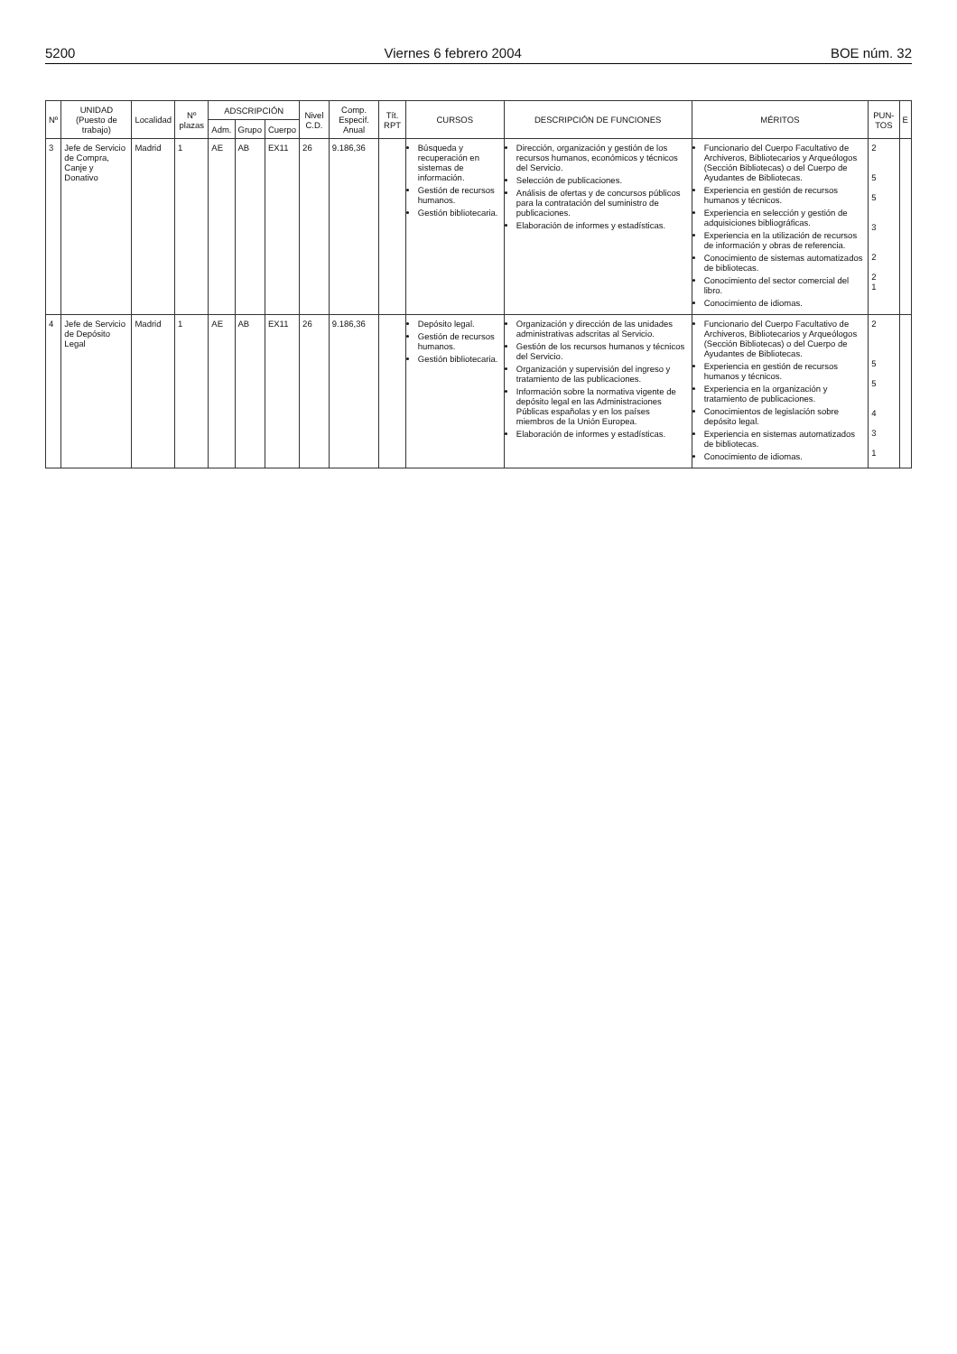5200 Viernes 6 febrero 2004 BOE núm. 32
| Nº | UNIDAD (Puesto de trabajo) | Localidad | Nº plazas | ADSCRIPCIÓN | | | Nivel C.D. | Comp. Especif. Anual | Tít. RPT | CURSOS | DESCRIPCIÓN DE FUNCIONES | MÉRITOS | PUN-TOS | E |
| --- | --- | --- | --- | --- | --- | --- | --- | --- | --- | --- | --- | --- | --- | --- |
| | | | | Adm. | Grupo | Cuerpo | | | | | | | | |
| 3 | Jefe de Servicio de Compra, Canje y Donativo | Madrid | 1 | AE | AB | EX11 | 26 | 9.186,36 | | Búsqueda y recuperación en sistemas de información. Gestión de recursos humanos. Gestión bibliotecaria. | Dirección, organización y gestión de los recursos humanos, económicos y técnicos del Servicio. Selección de publicaciones. Análisis de ofertas y de concursos públicos para la contratación del suministro de publicaciones. Elaboración de informes y estadísticas. | Funcionario del Cuerpo Facultativo de Archiveros, Bibliotecarios y Arqueólogos (Sección Bibliotecas) o del Cuerpo de Ayudantes de Bibliotecas. Experiencia en gestión de recursos humanos y técnicos. Experiencia en selección y gestión de adquisiciones bibliográficas. Experiencia en la utilización de recursos de información y obras de referencia. Conocimiento de sistemas automatizados de bibliotecas. Conocimiento del sector comercial del libro. Conocimiento de idiomas. | 2 5 5 3 2 2 1 | |
| 4 | Jefe de Servicio de Depósito Legal | Madrid | 1 | AE | AB | EX11 | 26 | 9.186,36 | | Depósito legal. Gestión de recursos humanos. Gestión bibliotecaria. | Organización y dirección de las unidades administrativas adscritas al Servicio. Gestión de los recursos humanos y técnicos del Servicio. Organización y supervisión del ingreso y tratamiento de las publicaciones. Información sobre la normativa vigente de depósito legal en las Administraciones Públicas españolas y en los países miembros de la Unión Europea. Elaboración de informes y estadísticas. | Funcionario del Cuerpo Facultativo de Archiveros, Bibliotecarios y Arqueólogos (Sección Bibliotecas) o del Cuerpo de Ayudantes de Bibliotecas. Experiencia en gestión de recursos humanos y técnicos. Experiencia en la organización y tratamiento de publicaciones. Conocimientos de legislación sobre depósito legal. Experiencia en sistemas automatizados de bibliotecas. Conocimiento de idiomas. | 2 5 5 4 3 1 | |